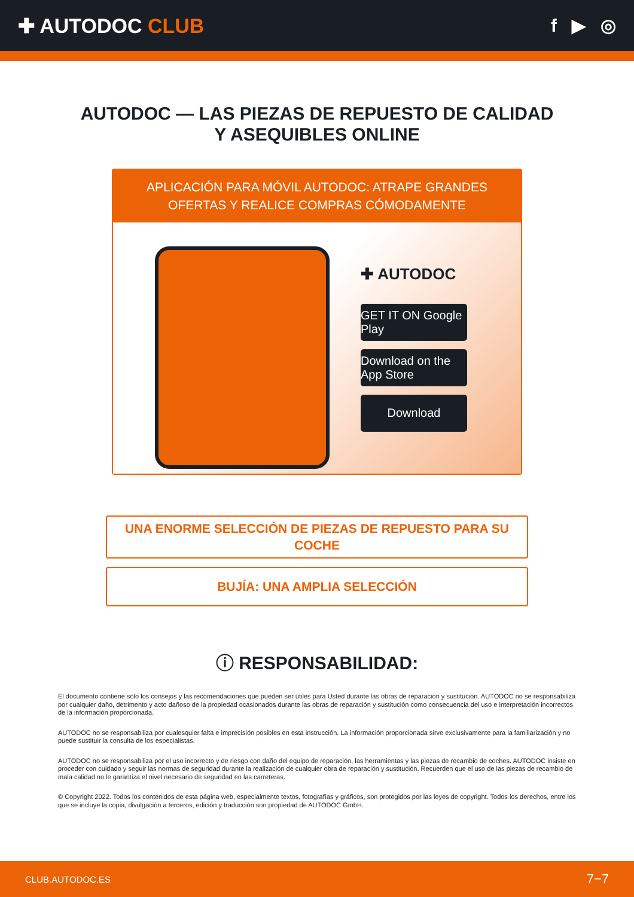✚ AUTODOC CLUB f ▶ ◎
AUTODOC — LAS PIEZAS DE REPUESTO DE CALIDAD
Y ASEQUIBLES ONLINE
APLICACIÓN PARA MÓVIL AUTODOC: ATRAPE GRANDES OFERTAS Y REALICE COMPRAS CÓMODAMENTE
✚ AUTODOC
GET IT ON Google Play
Download on the App Store
Download
UNA ENORME SELECCIÓN DE PIEZAS DE REPUESTO PARA SU COCHE
BUJÍA: UNA AMPLIA SELECCIÓN
ⓘ RESPONSABILIDAD:
El documento contiene sólo los consejos y las recomendaciones que pueden ser útiles para Usted durante las obras de reparación y sustitución. AUTODOC no se responsabiliza por cualquier daño, detrimento y acto dañoso de la propiedad ocasionados durante las obras de reparación y sustitución como consecuencia del uso e interpretación incorrectos de la información proporcionada.
AUTODOC no se responsabiliza por cualesquier falta e imprecisión posibles en esta instrucción. La información proporcionada sirve exclusivamente para la familiarización y no puede sustituir la consulta de los especialistas.
AUTODOC no se responsabiliza por el uso incorrecto y de riesgo con daño del equipo de reparación, las herramientas y las piezas de recambio de coches. AUTODOC insiste en proceder con cuidado y seguir las normas de seguridad durante la realización de cualquier obra de reparación y sustitución. Recuerden que el uso de las piezas de recambio de mala calidad no le garantiza el nivel necesario de seguridad en las carreteras.
© Copyright 2022. Todos los contenidos de esta página web, especialmente textos, fotografías y gráficos, son protegidos por las leyes de copyright. Todos los derechos, entre los que se incluye la copia, divulgación a terceros, edición y traducción son propiedad de AUTODOC GmbH.
CLUB.AUTODOC.ES 7−7